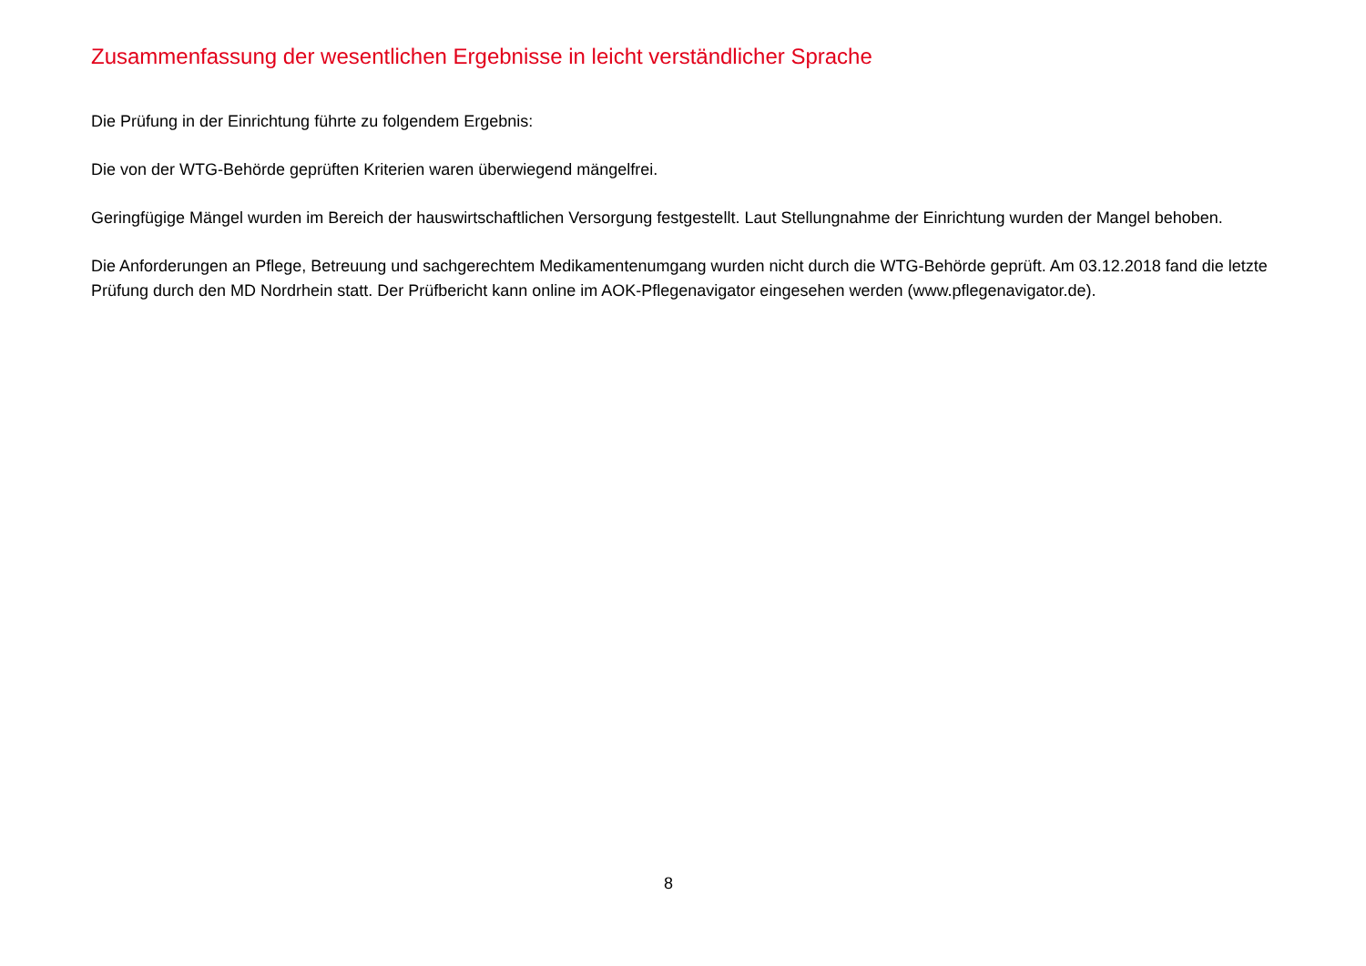Zusammenfassung der wesentlichen Ergebnisse in leicht verständlicher Sprache
Die Prüfung in der Einrichtung führte zu folgendem Ergebnis:
Die von der WTG-Behörde geprüften Kriterien waren überwiegend mängelfrei.
Geringfügige Mängel wurden im Bereich der hauswirtschaftlichen Versorgung festgestellt. Laut Stellungnahme der Einrichtung wurden der Mangel behoben.
Die Anforderungen an Pflege, Betreuung und sachgerechtem Medikamentenumgang wurden nicht durch die WTG-Behörde geprüft. Am 03.12.2018 fand die letzte Prüfung durch den MD Nordrhein statt. Der Prüfbericht kann online im AOK-Pflegenavigator eingesehen werden (www.pflegenavigator.de).
8